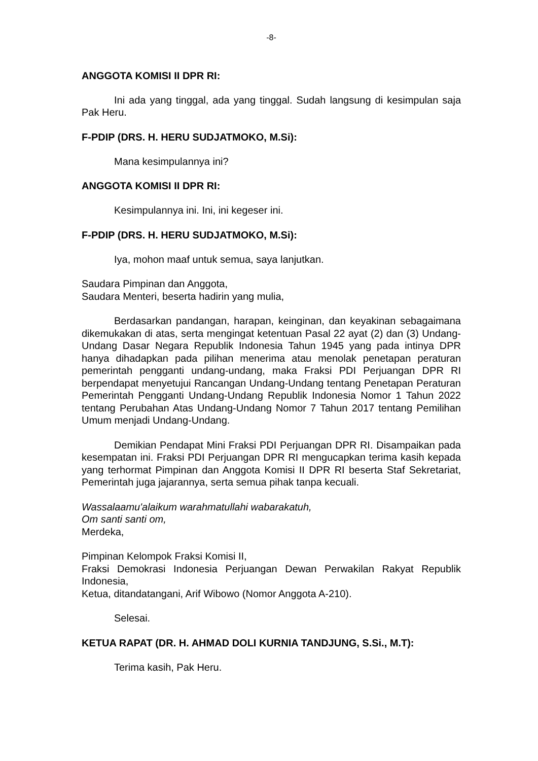-8-
ANGGOTA KOMISI II DPR RI:
Ini ada yang tinggal, ada yang tinggal. Sudah langsung di kesimpulan saja Pak Heru.
F-PDIP (DRS. H. HERU SUDJATMOKO, M.Si):
Mana kesimpulannya ini?
ANGGOTA KOMISI II DPR RI:
Kesimpulannya ini. Ini, ini kegeser ini.
F-PDIP (DRS. H. HERU SUDJATMOKO, M.Si):
Iya, mohon maaf untuk semua, saya lanjutkan.
Saudara Pimpinan dan Anggota,
Saudara Menteri, beserta hadirin yang mulia,
Berdasarkan pandangan, harapan, keinginan, dan keyakinan sebagaimana dikemukakan di atas, serta mengingat ketentuan Pasal 22 ayat (2) dan (3) Undang-Undang Dasar Negara Republik Indonesia Tahun 1945 yang pada intinya DPR hanya dihadapkan pada pilihan menerima atau menolak penetapan peraturan pemerintah pengganti undang-undang, maka Fraksi PDI Perjuangan DPR RI berpendapat menyetujui Rancangan Undang-Undang tentang Penetapan Peraturan Pemerintah Pengganti Undang-Undang Republik Indonesia Nomor 1 Tahun 2022 tentang Perubahan Atas Undang-Undang Nomor 7 Tahun 2017 tentang Pemilihan Umum menjadi Undang-Undang.
Demikian Pendapat Mini Fraksi PDI Perjuangan DPR RI. Disampaikan pada kesempatan ini. Fraksi PDI Perjuangan DPR RI mengucapkan terima kasih kepada yang terhormat Pimpinan dan Anggota Komisi II DPR RI beserta Staf Sekretariat, Pemerintah juga jajarannya, serta semua pihak tanpa kecuali.
Wassalaamu'alaikum warahmatullahi wabarakatuh,
Om santi santi om,
Merdeka,
Pimpinan Kelompok Fraksi Komisi II,
Fraksi Demokrasi Indonesia Perjuangan Dewan Perwakilan Rakyat Republik Indonesia,
Ketua, ditandatangani, Arif Wibowo (Nomor Anggota A-210).
Selesai.
KETUA RAPAT (DR. H. AHMAD DOLI KURNIA TANDJUNG, S.Si., M.T):
Terima kasih, Pak Heru.